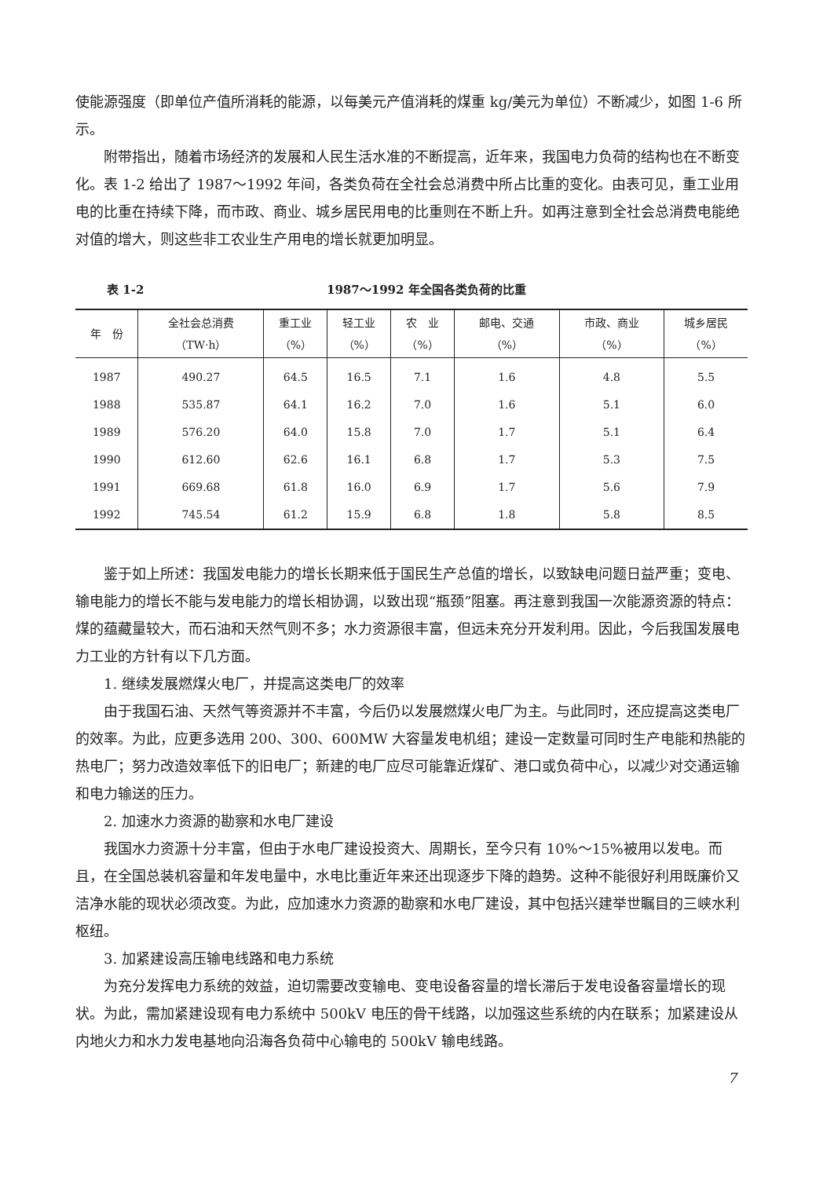使能源强度（即单位产值所消耗的能源，以每美元产值消耗的煤重 kg/美元为单位）不断减少，如图 1-6 所示。
附带指出，随着市场经济的发展和人民生活水准的不断提高，近年来，我国电力负荷的结构也在不断变化。表 1-2 给出了 1987～1992 年间，各类负荷在全社会总消费中所占比重的变化。由表可见，重工业用电的比重在持续下降，而市政、商业、城乡居民用电的比重则在不断上升。如再注意到全社会总消费电能绝对值的增大，则这些非工农业生产用电的增长就更加明显。
表 1-2 1987～1992 年全国各类负荷的比重
| 年 份 | 全社会总消费 （TW·h） | 重工业 （%） | 轻工业 （%） | 农 业 （%） | 邮电、交通 （%） | 市政、商业 （%） | 城乡居民 （%） |
| --- | --- | --- | --- | --- | --- | --- | --- |
| 1987 | 490.27 | 64.5 | 16.5 | 7.1 | 1.6 | 4.8 | 5.5 |
| 1988 | 535.87 | 64.1 | 16.2 | 7.0 | 1.6 | 5.1 | 6.0 |
| 1989 | 576.20 | 64.0 | 15.8 | 7.0 | 1.7 | 5.1 | 6.4 |
| 1990 | 612.60 | 62.6 | 16.1 | 6.8 | 1.7 | 5.3 | 7.5 |
| 1991 | 669.68 | 61.8 | 16.0 | 6.9 | 1.7 | 5.6 | 7.9 |
| 1992 | 745.54 | 61.2 | 15.9 | 6.8 | 1.8 | 5.8 | 8.5 |
鉴于如上所述：我国发电能力的增长长期来低于国民生产总值的增长，以致缺电问题日益严重；变电、输电能力的增长不能与发电能力的增长相协调，以致出现“瓶颈”阻塞。再注意到我国一次能源资源的特点：煤的蕴藏量较大，而石油和天然气则不多；水力资源很丰富，但远未充分开发利用。因此，今后我国发展电力工业的方针有以下几方面。
1. 继续发展燃煤火电厂，并提高这类电厂的效率
由于我国石油、天然气等资源并不丰富，今后仍以发展燃煤火电厂为主。与此同时，还应提高这类电厂的效率。为此，应更多选用 200、300、600MW 大容量发电机组；建设一定数量可同时生产电能和热能的热电厂；努力改造效率低下的旧电厂；新建的电厂应尽可能靠近煤矿、港口或负荷中心，以减少对交通运输和电力输送的压力。
2. 加速水力资源的勘察和水电厂建设
我国水力资源十分丰富，但由于水电厂建设投资大、周期长，至今只有 10%～15%被用以发电。而且，在全国总装机容量和年发电量中，水电比重近年来还出现逐步下降的趋势。这种不能很好利用既廉价又洁净水能的现状必须改变。为此，应加速水力资源的勘察和水电厂建设，其中包括兴建举世瞩目的三峡水利枢纽。
3. 加紧建设高压输电线路和电力系统
为充分发挥电力系统的效益，迫切需要改变输电、变电设备容量的增长滞后于发电设备容量增长的现状。为此，需加紧建设现有电力系统中 500kV 电压的骨干线路，以加强这些系统的内在联系；加紧建设从内地火力和水力发电基地向沿海各负荷中心输电的 500kV 输电线路。
7